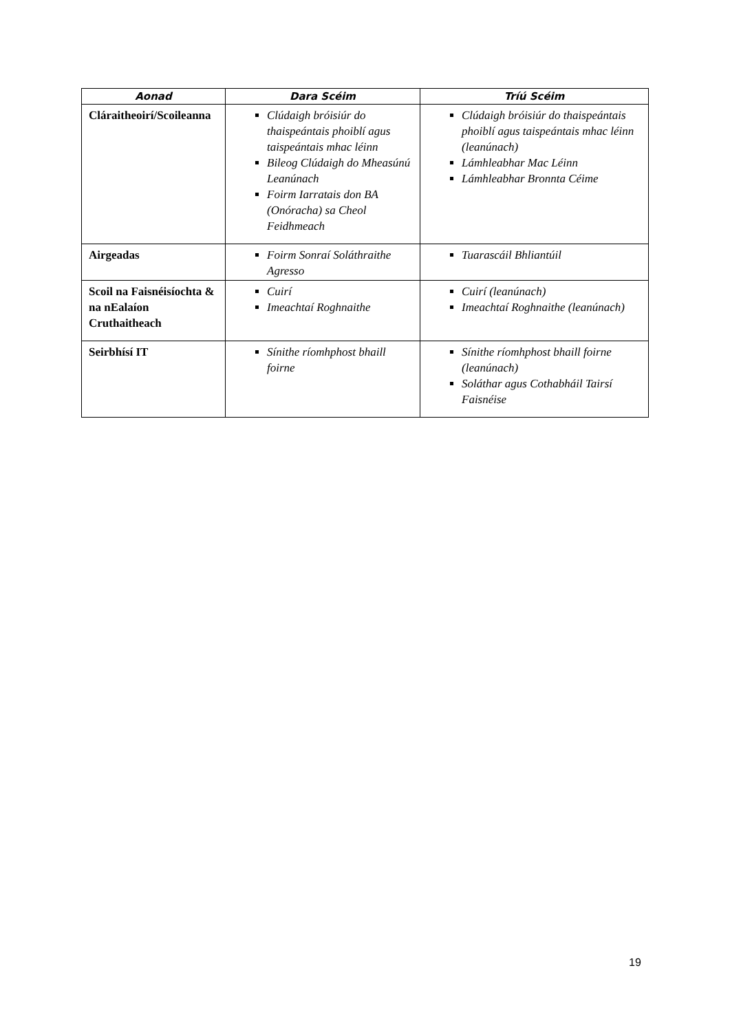| Aonad | Dara Scéim | Tríú Scéim |
| --- | --- | --- |
| Cláraitheoirí/Scoileanna | Clúdaigh bróisiúr do thaispeántais phoiblí agus taispeántais mhac léinn Bileog Clúdaigh do Mheasúnú Leanúnach Foirm Iarratais don BA (Onóracha) sa Cheol Feidhmeach | Clúdaigh bróisiúr do thaispeántais phoiblí agus taispeántais mhac léinn (leanúnach) Lámhleabhar Mac Léinn Lámhleabhar Bronnta Céime |
| Airgeadas | Foirm Sonraí Soláthraithe Agresso | Tuarascáil Bhliantúil |
| Scoil na Faisnéisíochta & na nEalaíon Cruthaitheach | Cuirí Imeachtaí Roghnaithe | Cuirí (leanúnach) Imeachtaí Roghnaithe (leanúnach) |
| Seirbhísí IT | Sínithe ríomhphost bhaill foirne | Sínithe ríomhphost bhaill foirne (leanúnach) Soláthar agus Cothabháil Tairsí Faisnéise |
19